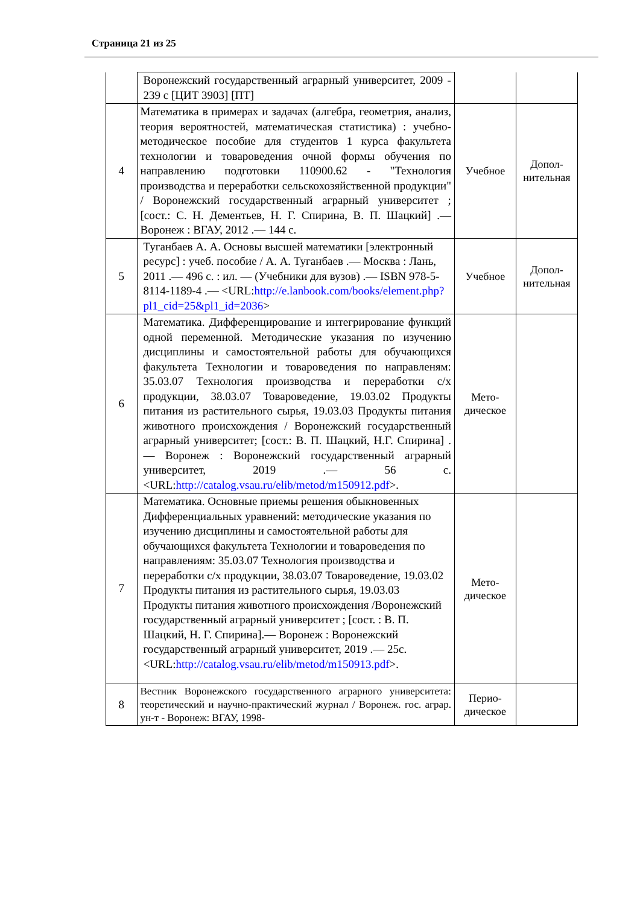Страница 21 из 25
| | Воронежский государственный аграрный университет, 2009 - 239 с [ЦИТ 3903] [ПТ] | | |
| 4 | Математика в примерах и задачах (алгебра, геометрия, анализ, теория вероятностей, математическая статистика) : учебно-методическое пособие для студентов 1 курса факультета технологии и товароведения очной формы обучения по направлению подготовки 110900.62 - "Технология производства и переработки сельскохозяйственной продукции" / Воронежский государственный аграрный университет ; [сост.: С. Н. Дементьев, Н. Г. Спирина, В. П. Шацкий] .— Воронеж : ВГАУ, 2012 .— 144 с. | Учебное | Допол-нительная |
| 5 | Туганбаев А. А. Основы высшей математики [электронный ресурс] : учеб. пособие / А. А. Туганбаев .— Москва : Лань, 2011 .— 496 с. : ил. — (Учебники для вузов) .— ISBN 978-5-8114-1189-4 .— <URL: http://e.lanbook.com/books/element.php?pl1_cid=25&pl1_id=2036 > | Учебное | Допол-нительная |
| 6 | Математика. Дифференцирование и интегрирование функций одной переменной. Методические указания по изучению дисциплины и самостоятельной работы для обучающихся факультета Технологии и товароведения по направленям: 35.03.07 Технология производства и переработки с/х продукции, 38.03.07 Товароведение, 19.03.02 Продукты питания из растительного сырья, 19.03.03 Продукты питания животного происхождения / Воронежский государственный аграрный университет; [сост.: В. П. Шацкий, Н.Г. Спирина] .— Воронеж : Воронежский государственный аграрный университет, 2019 .— 56 с. <URL: http://catalog.vsau.ru/elib/metod/m150912.pdf >. | Мето-дическое | |
| 7 | Математика. Основные приемы решения обыкновенных Дифференциальных уравнений: методические указания по изучению дисциплины и самостоятельной работы для обучающихся факультета Технологии и товароведения по направлениям: 35.03.07 Технология производства и переработки с/х продукции, 38.03.07 Товароведение, 19.03.02 Продукты питания из растительного сырья, 19.03.03 Продукты питания животного происхождения /Воронежский государственный аграрный университет ; [сост. : В. П. Шацкий, Н. Г. Спирина].— Воронеж : Воронежский государственный аграрный университет, 2019 .— 25с. <URL: http://catalog.vsau.ru/elib/metod/m150913.pdf >. | Мето-дическое | |
| 8 | Вестник Воронежского государственного аграрного университета: теоретический и научно-практический журнал / Воронеж. гос. аграр. ун-т - Воронеж: ВГАУ, 1998- | Перио-дическое | |